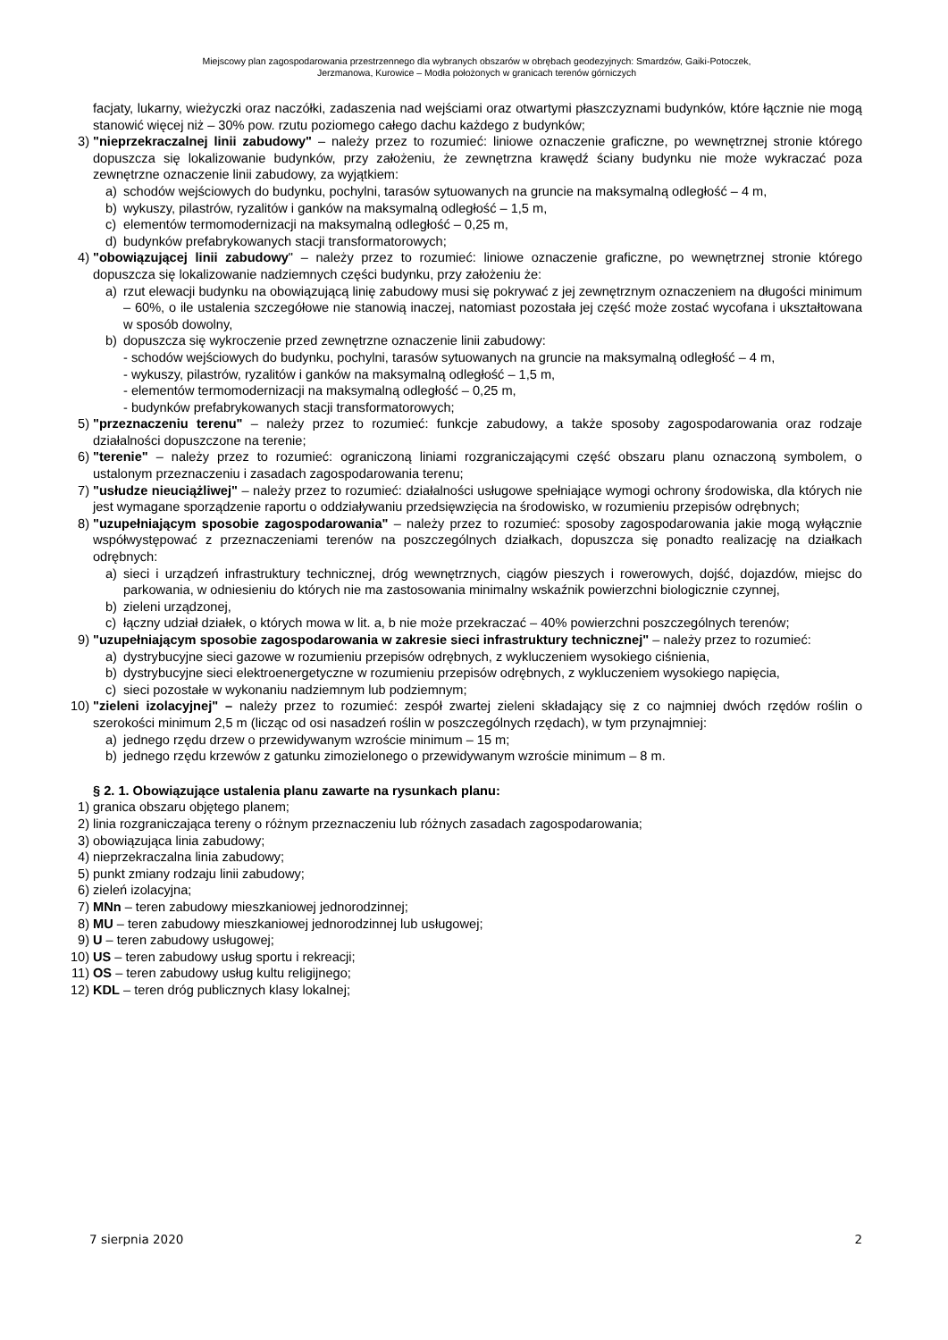Miejscowy plan zagospodarowania przestrzennego dla wybranych obszarów w obrębach geodezyjnych: Smardzów, Gaiki-Potoczek,
Jerzmanowa, Kurowice – Modła położonych w granicach terenów górniczych
facjaty, lukarny, wieżyczki oraz naczółki, zadaszenia nad wejściami oraz otwartymi płaszczyznami budynków, które łącznie nie mogą stanowić więcej niż – 30% pow. rzutu poziomego całego dachu każdego z budynków;
3) "nieprzekraczalnej linii zabudowy" – należy przez to rozumieć: liniowe oznaczenie graficzne, po wewnętrznej stronie którego dopuszcza się lokalizowanie budynków, przy założeniu, że zewnętrzna krawędź ściany budynku nie może wykraczać poza zewnętrzne oznaczenie linii zabudowy, za wyjątkiem:
a) schodów wejściowych do budynku, pochylni, tarasów sytuowanych na gruncie na maksymalną odległość – 4 m,
b) wykuszy, pilastrów, ryzalitów i ganków na maksymalną odległość – 1,5 m,
c) elementów termomodernizacji na maksymalną odległość – 0,25 m,
d) budynków prefabrykowanych stacji transformatorowych;
4) "obowiązującej linii zabudowy" – należy przez to rozumieć: liniowe oznaczenie graficzne, po wewnętrznej stronie którego dopuszcza się lokalizowanie nadziemnych części budynku, przy założeniu że:
a) rzut elewacji budynku na obowiązującą linię zabudowy musi się pokrywać z jej zewnętrznym oznaczeniem na długości minimum – 60%, o ile ustalenia szczegółowe nie stanowią inaczej, natomiast pozostała jej część może zostać wycofana i ukształtowana w sposób dowolny,
b) dopuszcza się wykroczenie przed zewnętrzne oznaczenie linii zabudowy:
- schodów wejściowych do budynku, pochylni, tarasów sytuowanych na gruncie na maksymalną odległość – 4 m,
- wykuszy, pilastrów, ryzalitów i ganków na maksymalną odległość – 1,5 m,
- elementów termomodernizacji na maksymalną odległość – 0,25 m,
- budynków prefabrykowanych stacji transformatorowych;
5) "przeznaczeniu terenu" – należy przez to rozumieć: funkcje zabudowy, a także sposoby zagospodarowania oraz rodzaje działalności dopuszczone na terenie;
6) "terenie" – należy przez to rozumieć: ograniczoną liniami rozgraniczającymi część obszaru planu oznaczoną symbolem, o ustalonym przeznaczeniu i zasadach zagospodarowania terenu;
7) "usłudze nieuciążliwej" – należy przez to rozumieć: działalności usługowe spełniające wymogi ochrony środowiska, dla których nie jest wymagane sporządzenie raportu o oddziaływaniu przedsięwzięcia na środowisko, w rozumieniu przepisów odrębnych;
8) "uzupełniającym sposobie zagospodarowania" – należy przez to rozumieć: sposoby zagospodarowania jakie mogą wyłącznie współwystępować z przeznaczeniami terenów na poszczególnych działkach, dopuszcza się ponadto realizację na działkach odrębnych:
a) sieci i urządzeń infrastruktury technicznej, dróg wewnętrznych, ciągów pieszych i rowerowych, dojść, dojazdów, miejsc do parkowania, w odniesieniu do których nie ma zastosowania minimalny wskaźnik powierzchni biologicznie czynnej,
b) zieleni urządzonej,
c) łączny udział działek, o których mowa w lit. a, b nie może przekraczać – 40% powierzchni poszczególnych terenów;
9) "uzupełniającym sposobie zagospodarowania w zakresie sieci infrastruktury technicznej" – należy przez to rozumieć:
a) dystrybucyjne sieci gazowe w rozumieniu przepisów odrębnych, z wykluczeniem wysokiego ciśnienia,
b) dystrybucyjne sieci elektroenergetyczne w rozumieniu przepisów odrębnych, z wykluczeniem wysokiego napięcia,
c) sieci pozostałe w wykonaniu nadziemnym lub podziemnym;
10) "zieleni izolacyjnej" – należy przez to rozumieć: zespół zwartej zieleni składający się z co najmniej dwóch rzędów roślin o szerokości minimum 2,5 m (licząc od osi nasadzeń roślin w poszczególnych rzędach), w tym przynajmniej:
a) jednego rzędu drzew o przewidywanym wzroście minimum – 15 m;
b) jednego rzędu krzewów z gatunku zimozielonego o przewidywanym wzroście minimum – 8 m.
§ 2. 1. Obowiązujące ustalenia planu zawarte na rysunkach planu:
1) granica obszaru objętego planem;
2) linia rozgraniczająca tereny o różnym przeznaczeniu lub różnych zasadach zagospodarowania;
3) obowiązująca linia zabudowy;
4) nieprzekraczalna linia zabudowy;
5) punkt zmiany rodzaju linii zabudowy;
6) zieleń izolacyjna;
7) MNn – teren zabudowy mieszkaniowej jednorodzinnej;
8) MU – teren zabudowy mieszkaniowej jednorodzinnej lub usługowej;
9) U – teren zabudowy usługowej;
10) US – teren zabudowy usług sportu i rekreacji;
11) OS – teren zabudowy usług kultu religijnego;
12) KDL – teren dróg publicznych klasy lokalnej;
7 sierpnia 2020 2